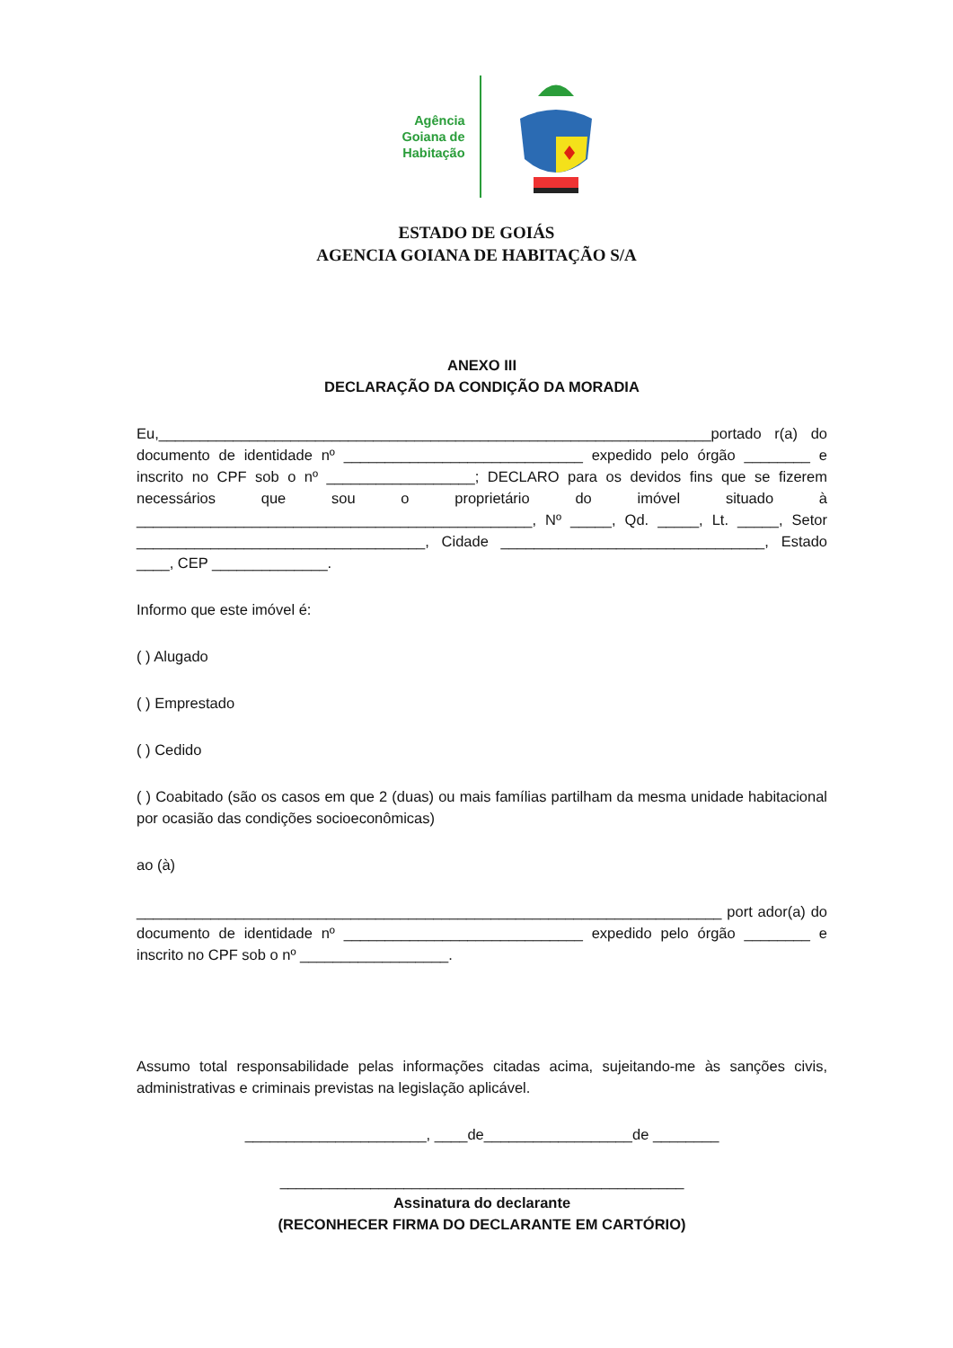Agência
Goiana de
Habitação
ESTADO DE GOIÁS
AGENCIA GOIANA DE HABITAÇÃO S/A
ANEXO III
DECLARAÇÃO DA CONDIÇÃO DA MORADIA
Eu,___________________________________________________________________portado r(a) do documento de identidade nº _____________________________ expedido pelo órgão ________ e inscrito no CPF sob o nº __________________; DECLARO para os devidos fins que se fizerem necessários que sou o proprietário do imóvel situado à ________________________________________________, Nº _____, Qd. _____, Lt. _____, Setor ___________________________________, Cidade ________________________________, Estado ____, CEP ______________.
Informo que este imóvel é:
( ) Alugado
( ) Emprestado
( ) Cedido
( ) Coabitado (são os casos em que 2 (duas) ou mais famílias partilham da mesma unidade habitacional por ocasião das condições socioeconômicas)
ao (à)
_______________________________________________________________________ port ador(a) do documento de identidade nº _____________________________ expedido pelo órgão ________ e inscrito no CPF sob o nº __________________.
Assumo total responsabilidade pelas informações citadas acima, sujeitando-me às sanções civis, administrativas e criminais previstas na legislação aplicável.
______________________, ____de__________________de ________
_________________________________________________
Assinatura do declarante
(RECONHECER FIRMA DO DECLARANTE EM CARTÓRIO)